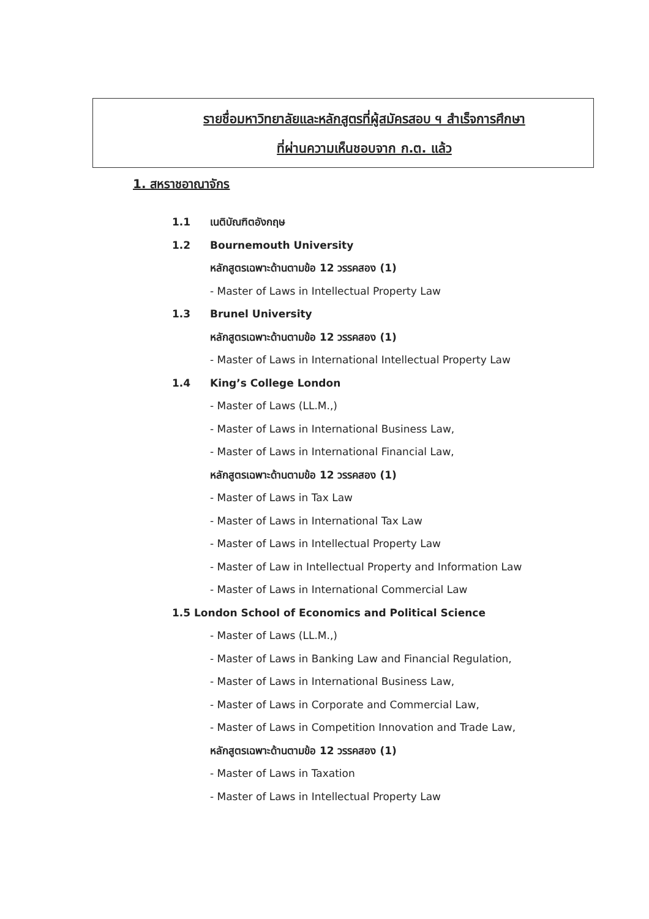รายชื่อมหาวิทยาลัยและหลักสูตรที่ผู้สมัครสอบ ฯ สำเร็จการศึกษา
ที่ผ่านความเห็นชอบจาก ก.ต. แล้ว
1. สหราชอาณาจักร
1.1 เนติบัณฑิตอังกฤษ
1.2 Bournemouth University
หลักสูตรเฉพาะด้านตามข้อ 12 วรรคสอง (1)
- Master of Laws in Intellectual Property Law
1.3 Brunel University
หลักสูตรเฉพาะด้านตามข้อ 12 วรรคสอง (1)
- Master of Laws in International Intellectual Property Law
1.4 King’s College London
- Master of Laws (LL.M.,)
- Master of Laws in International Business Law,
- Master of Laws in International Financial Law,
หลักสูตรเฉพาะด้านตามข้อ 12 วรรคสอง (1)
- Master of Laws in Tax Law
- Master of Laws in International Tax Law
- Master of Laws in Intellectual Property Law
- Master of Law in Intellectual Property and Information Law
- Master of Laws in International Commercial Law
1.5 London School of Economics and Political Science
- Master of Laws (LL.M.,)
- Master of Laws in Banking Law and Financial Regulation,
- Master of Laws in International Business Law,
- Master of Laws in Corporate and Commercial Law,
- Master of Laws in Competition Innovation and Trade Law,
หลักสูตรเฉพาะด้านตามข้อ 12 วรรคสอง (1)
- Master of Laws in Taxation
- Master of Laws in Intellectual Property Law